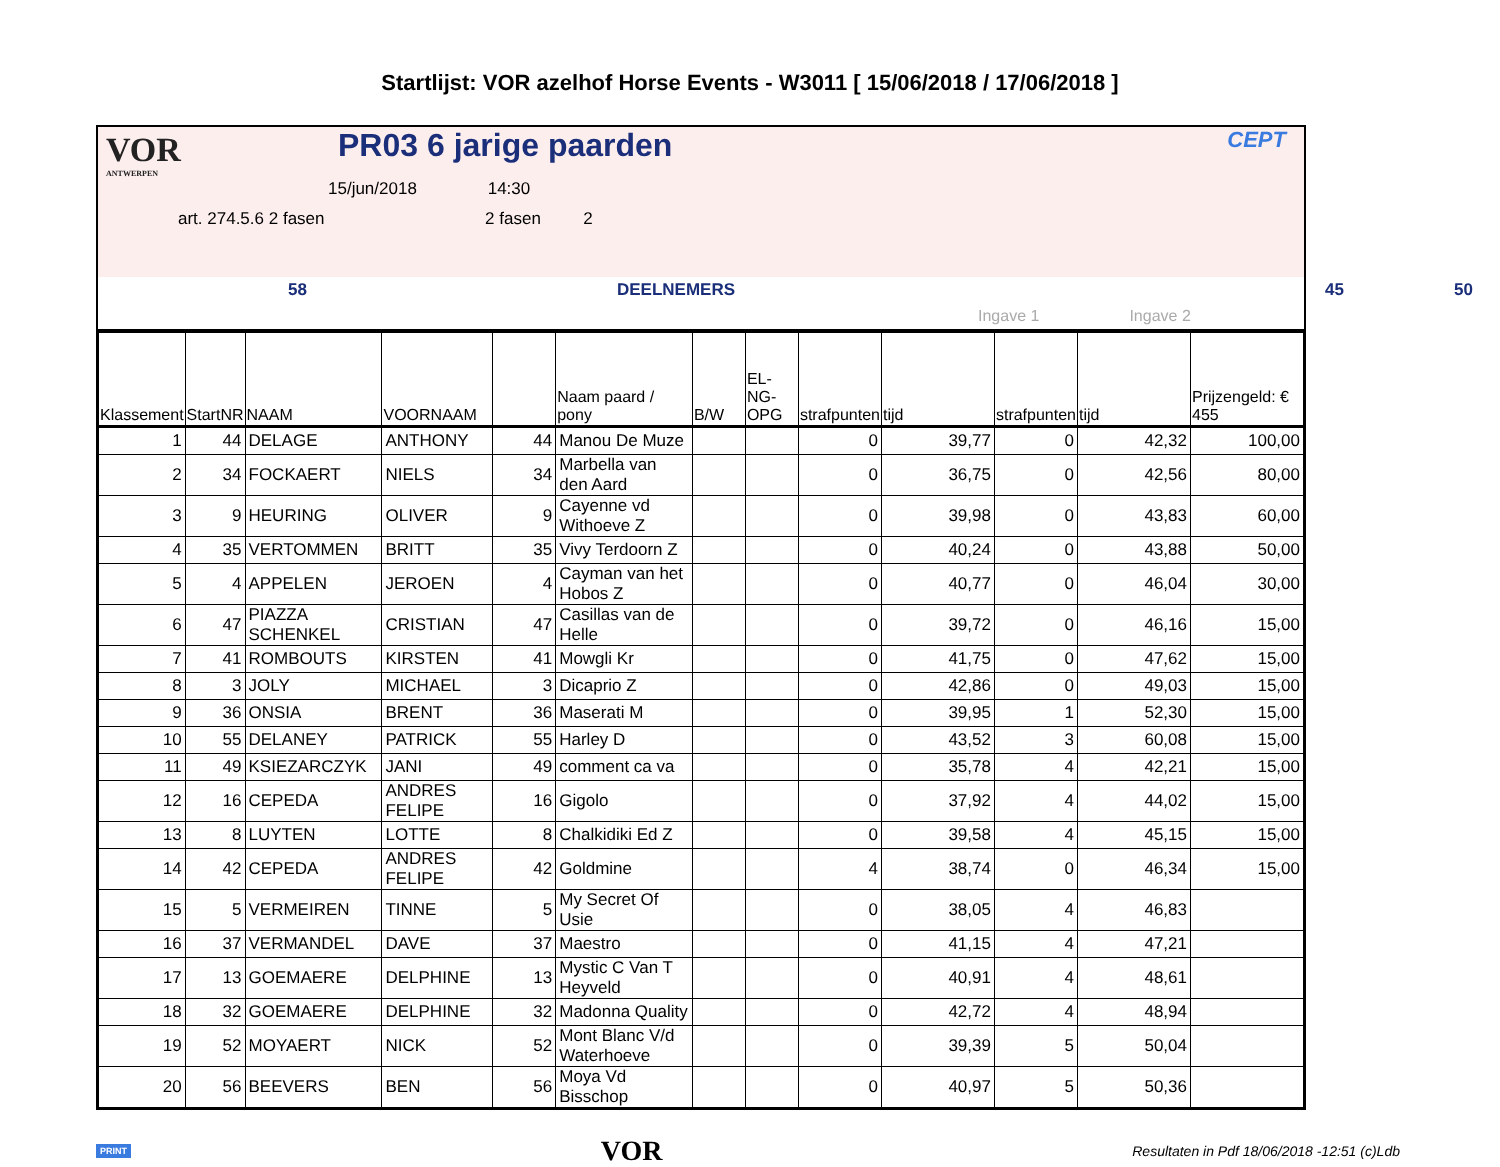Startlijst: VOR azelhof Horse Events - W3011 [ 15/06/2018 / 17/06/2018 ]
VOR
ANTWERPEN
PR03 6 jarige paarden CEPT
15/jun/2018 14:30
art. 274.5.6 2 fasen 2 fasen 2
58 DEELNEMERS 45 50
Ingave 1 Ingave 2
| Klassement | StartNR | NAAM | VOORNAAM | | Naam paard / pony | B/W | EL-NG-OPG | strafpunten | tijd | strafpunten | tijd | Prijzengeld: € 455 |
| --- | --- | --- | --- | --- | --- | --- | --- | --- | --- | --- | --- | --- |
| 1 | 44 | DELAGE | ANTHONY | 44 | Manou De Muze | | | 0 | 39,77 | 0 | 42,32 | 100,00 |
| 2 | 34 | FOCKAERT | NIELS | 34 | Marbella van den Aard | | | 0 | 36,75 | 0 | 42,56 | 80,00 |
| 3 | 9 | HEURING | OLIVER | 9 | Cayenne vd Withoeve Z | | | 0 | 39,98 | 0 | 43,83 | 60,00 |
| 4 | 35 | VERTOMMEN | BRITT | 35 | Vivy Terdoorn Z | | | 0 | 40,24 | 0 | 43,88 | 50,00 |
| 5 | 4 | APPELEN | JEROEN | 4 | Cayman van het Hobos Z | | | 0 | 40,77 | 0 | 46,04 | 30,00 |
| 6 | 47 | PIAZZA SCHENKEL | CRISTIAN | 47 | Casillas van de Helle | | | 0 | 39,72 | 0 | 46,16 | 15,00 |
| 7 | 41 | ROMBOUTS | KIRSTEN | 41 | Mowgli Kr | | | 0 | 41,75 | 0 | 47,62 | 15,00 |
| 8 | 3 | JOLY | MICHAEL | 3 | Dicaprio Z | | | 0 | 42,86 | 0 | 49,03 | 15,00 |
| 9 | 36 | ONSIA | BRENT | 36 | Maserati M | | | 0 | 39,95 | 1 | 52,30 | 15,00 |
| 10 | 55 | DELANEY | PATRICK | 55 | Harley D | | | 0 | 43,52 | 3 | 60,08 | 15,00 |
| 11 | 49 | KSIEZARCZYK | JANI | 49 | comment ca va | | | 0 | 35,78 | 4 | 42,21 | 15,00 |
| 12 | 16 | CEPEDA | ANDRES FELIPE | 16 | Gigolo | | | 0 | 37,92 | 4 | 44,02 | 15,00 |
| 13 | 8 | LUYTEN | LOTTE | 8 | Chalkidiki Ed Z | | | 0 | 39,58 | 4 | 45,15 | 15,00 |
| 14 | 42 | CEPEDA | ANDRES FELIPE | 42 | Goldmine | | | 4 | 38,74 | 0 | 46,34 | 15,00 |
| 15 | 5 | VERMEIREN | TINNE | 5 | My Secret Of Usie | | | 0 | 38,05 | 4 | 46,83 | |
| 16 | 37 | VERMANDEL | DAVE | 37 | Maestro | | | 0 | 41,15 | 4 | 47,21 | |
| 17 | 13 | GOEMAERE | DELPHINE | 13 | Mystic C Van T Heyveld | | | 0 | 40,91 | 4 | 48,61 | |
| 18 | 32 | GOEMAERE | DELPHINE | 32 | Madonna Quality | | | 0 | 42,72 | 4 | 48,94 | |
| 19 | 52 | MOYAERT | NICK | 52 | Mont Blanc V/d Waterhoeve | | | 0 | 39,39 | 5 | 50,04 | |
| 20 | 56 | BEEVERS | BEN | 56 | Moya Vd Bisschop | | | 0 | 40,97 | 5 | 50,36 | |
PRINT VOR Resultaten in Pdf 18/06/2018 -12:51 (c)Ldb